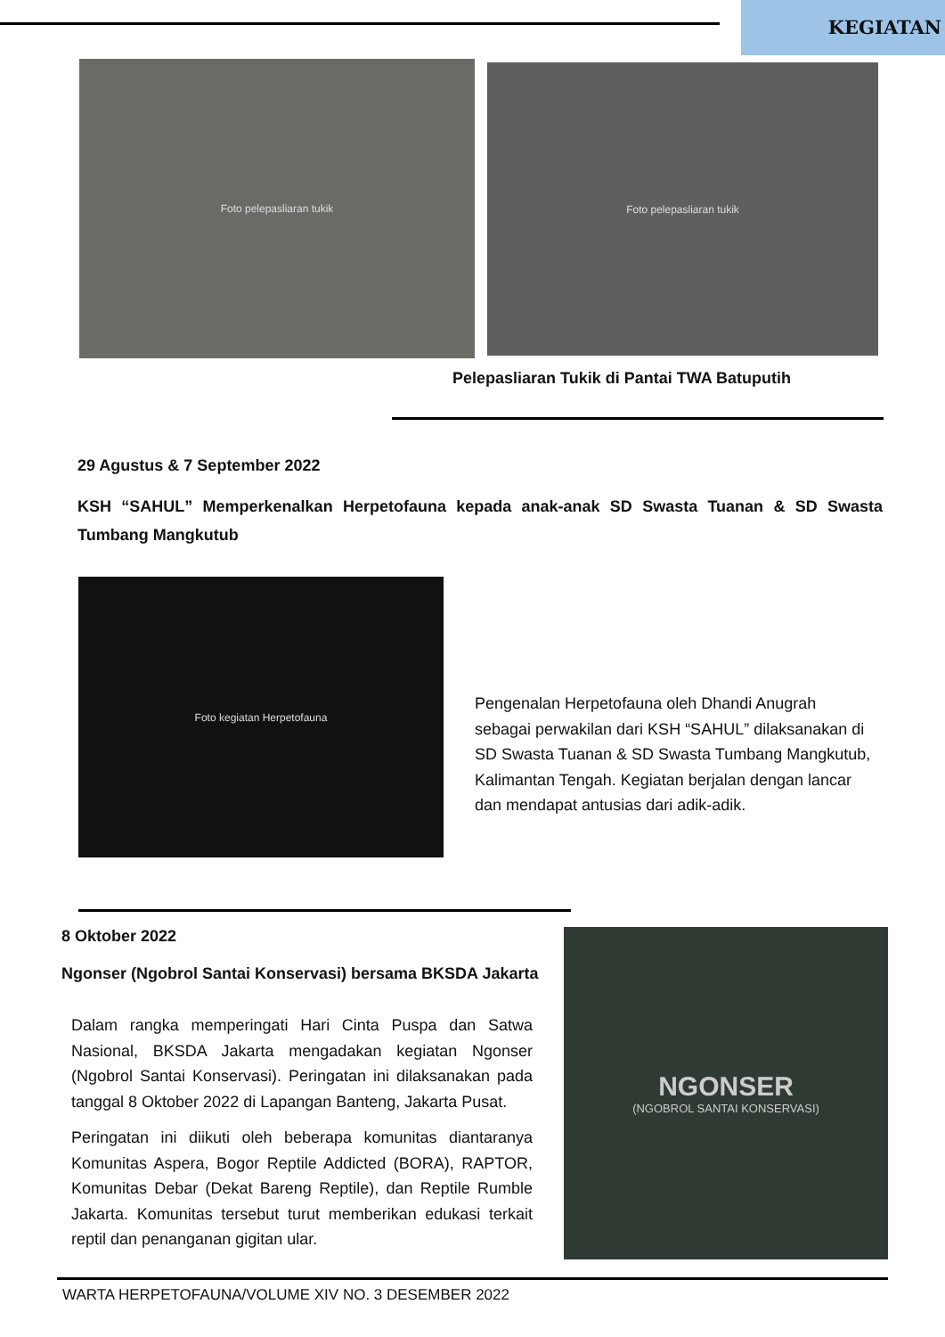KEGIATAN
Foto pelepasliaran tukik Foto pelepasliaran tukik
Pelepasliaran Tukik di Pantai TWA Batuputih
29 Agustus & 7 September 2022
KSH “SAHUL” Memperkenalkan Herpetofauna kepada anak-anak SD Swasta Tuanan & SD Swasta Tumbang Mangkutub
Foto kegiatan Herpetofauna
Pengenalan Herpetofauna oleh Dhandi Anugrah sebagai perwakilan dari KSH “SAHUL” dilaksanakan di SD Swasta Tuanan & SD Swasta Tumbang Mangkutub, Kalimantan Tengah. Kegiatan berjalan dengan lancar dan mendapat antusias dari adik-adik.
8 Oktober 2022
Ngonser (Ngobrol Santai Konservasi) bersama BKSDA Jakarta
Dalam rangka memperingati Hari Cinta Puspa dan Satwa Nasional, BKSDA Jakarta mengadakan kegiatan Ngonser (Ngobrol Santai Konservasi). Peringatan ini dilaksanakan pada tanggal 8 Oktober 2022 di Lapangan Banteng, Jakarta Pusat.
Peringatan ini diikuti oleh beberapa komunitas diantaranya Komunitas Aspera, Bogor Reptile Addicted (BORA), RAPTOR, Komunitas Debar (Dekat Bareng Reptile), dan Reptile Rumble Jakarta. Komunitas tersebut turut memberikan edukasi terkait reptil dan penanganan gigitan ular.
NGONSER
(NGOBROL SANTAI KONSERVASI)
WARTA HERPETOFAUNA/VOLUME XIV NO. 3 DESEMBER 2022